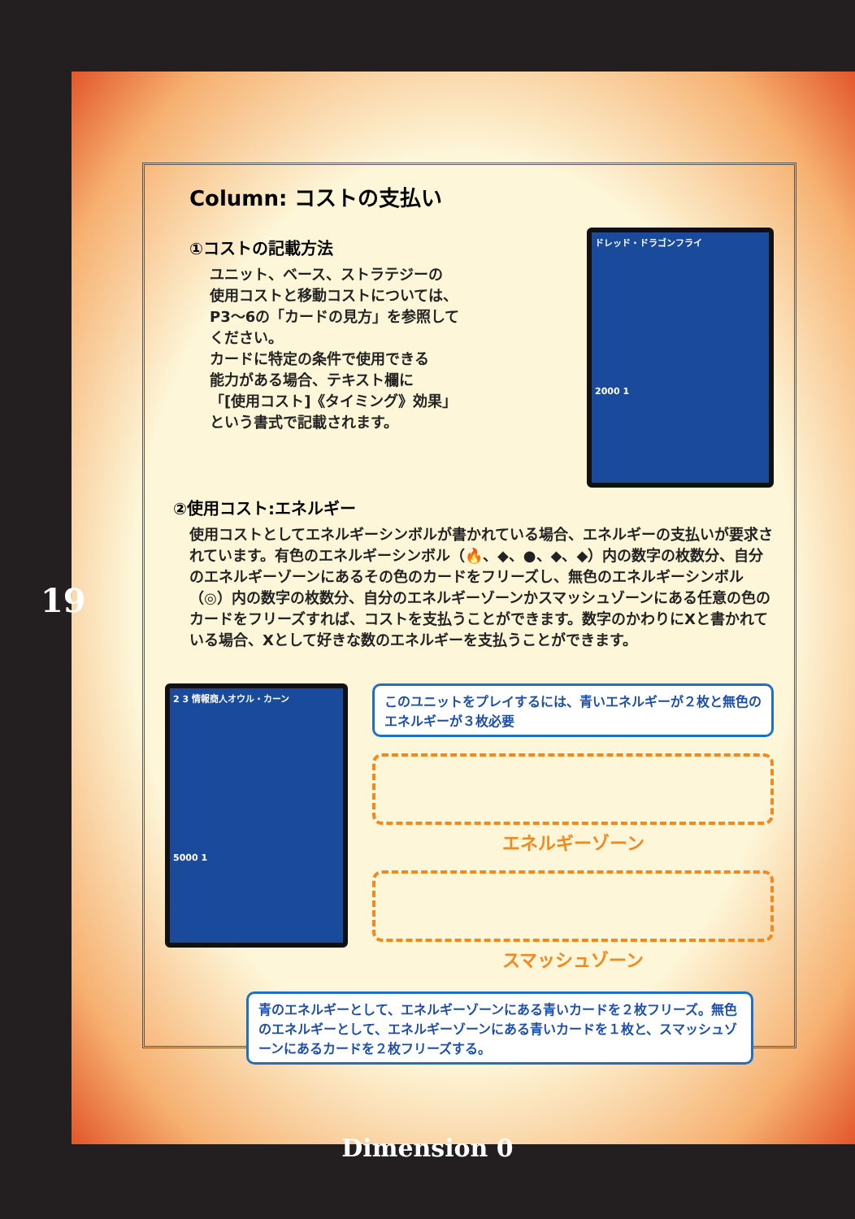19
Column: コストの支払い
ドレッド・ドラゴンフライ
2000 1
①コストの記載方法
ユニット、ベース、ストラテジーの
使用コストと移動コストについては、
P3～6の「カードの見方」を参照して
ください。
カードに特定の条件で使用できる
能力がある場合、テキスト欄に
「[使用コスト]《タイミング》効果」
という書式で記載されます。
②使用コスト:エネルギー
使用コストとしてエネルギーシンボルが書かれている場合、エネルギーの支払いが要求されています。有色のエネルギーシンボル（🔥、◆、●、◆、◆）内の数字の枚数分、自分のエネルギーゾーンにあるその色のカードをフリーズし、無色のエネルギーシンボル（◎）内の数字の枚数分、自分のエネルギーゾーンかスマッシュゾーンにある任意の色のカードをフリーズすれば、コストを支払うことができます。数字のかわりにXと書かれている場合、Xとして好きな数のエネルギーを支払うことができます。
2 3 情報商人オウル・カーン
5000 1
このユニットをプレイするには、青いエネルギーが２枚と無色のエネルギーが３枚必要
エネルギーゾーン
スマッシュゾーン
青のエネルギーとして、エネルギーゾーンにある青いカードを２枚フリーズ。無色のエネルギーとして、エネルギーゾーンにある青いカードを１枚と、スマッシュゾーンにあるカードを２枚フリーズする。
Dimension 0